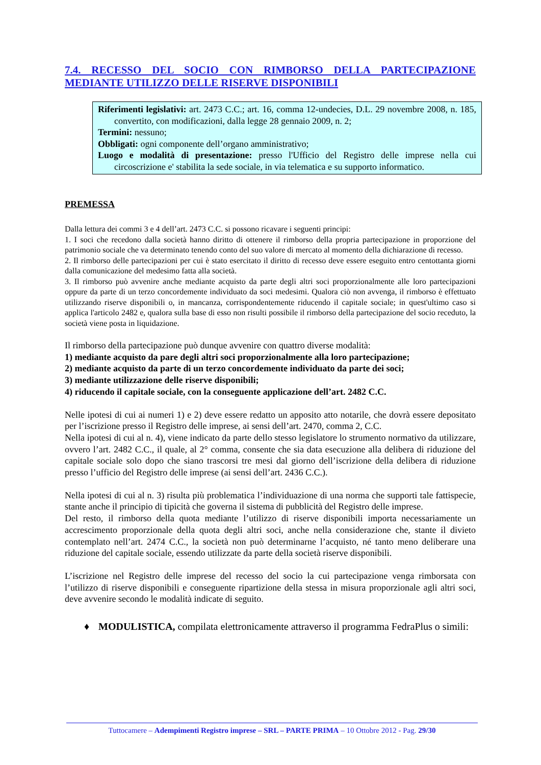7.4. RECESSO DEL SOCIO CON RIMBORSO DELLA PARTECIPAZIONE MEDIANTE UTILIZZO DELLE RISERVE DISPONIBILI
Riferimenti legislativi: art. 2473 C.C.; art. 16, comma 12-undecies, D.L. 29 novembre 2008, n. 185, convertito, con modificazioni, dalla legge 28 gennaio 2009, n. 2;
Termini: nessuno;
Obbligati: ogni componente dell’organo amministrativo;
Luogo e modalità di presentazione: presso l'Ufficio del Registro delle imprese nella cui circoscrizione e' stabilita la sede sociale, in via telematica e su supporto informatico.
PREMESSA
Dalla lettura dei commi 3 e 4 dell’art. 2473 C.C. si possono ricavare i seguenti principi:
1. I soci che recedono dalla società hanno diritto di ottenere il rimborso della propria partecipazione in proporzione del patrimonio sociale che va determinato tenendo conto del suo valore di mercato al momento della dichiarazione di recesso.
2. Il rimborso delle partecipazioni per cui è stato esercitato il diritto di recesso deve essere eseguito entro centottanta giorni dalla comunicazione del medesimo fatta alla società.
3. Il rimborso può avvenire anche mediante acquisto da parte degli altri soci proporzionalmente alle loro partecipazioni oppure da parte di un terzo concordemente individuato da soci medesimi. Qualora ciò non avvenga, il rimborso è effettuato utilizzando riserve disponibili o, in mancanza, corrispondentemente riducendo il capitale sociale; in quest'ultimo caso si applica l'articolo 2482 e, qualora sulla base di esso non risulti possibile il rimborso della partecipazione del socio receduto, la società viene posta in liquidazione.
Il rimborso della partecipazione può dunque avvenire con quattro diverse modalità:
1) mediante acquisto da pare degli altri soci proporzionalmente alla loro partecipazione;
2) mediante acquisto da parte di un terzo concordemente individuato da parte dei soci;
3) mediante utilizzazione delle riserve disponibili;
4) riducendo il capitale sociale, con la conseguente applicazione dell’art. 2482 C.C.
Nelle ipotesi di cui ai numeri 1) e 2) deve essere redatto un apposito atto notarile, che dovrà essere depositato per l’iscrizione presso il Registro delle imprese, ai sensi dell’art. 2470, comma 2, C.C.
Nella ipotesi di cui al n. 4), viene indicato da parte dello stesso legislatore lo strumento normativo da utilizzare, ovvero l’art. 2482 C.C., il quale, al 2° comma, consente che sia data esecuzione alla delibera di riduzione del capitale sociale solo dopo che siano trascorsi tre mesi dal giorno dell’iscrizione della delibera di riduzione presso l’ufficio del Registro delle imprese (ai sensi dell’art. 2436 C.C.).
Nella ipotesi di cui al n. 3) risulta più problematica l’individuazione di una norma che supporti tale fattispecie, stante anche il principio di tipicità che governa il sistema di pubblicità del Registro delle imprese.
Del resto, il rimborso della quota mediante l’utilizzo di riserve disponibili importa necessariamente un accrescimento proporzionale della quota degli altri soci, anche nella considerazione che, stante il divieto contemplato nell’art. 2474 C.C., la società non può determinarne l’acquisto, né tanto meno deliberare una riduzione del capitale sociale, essendo utilizzate da parte della società riserve disponibili.
L’iscrizione nel Registro delle imprese del recesso del socio la cui partecipazione venga rimborsata con l’utilizzo di riserve disponibili e conseguente ripartizione della stessa in misura proporzionale agli altri soci, deve avvenire secondo le modalità indicate di seguito.
♦ MODULISTICA, compilata elettronicamente attraverso il programma FedraPlus o simili:
Tuttocamere – Adempimenti Registro imprese – SRL – PARTE PRIMA – 10 Ottobre 2012 - Pag. 29/30